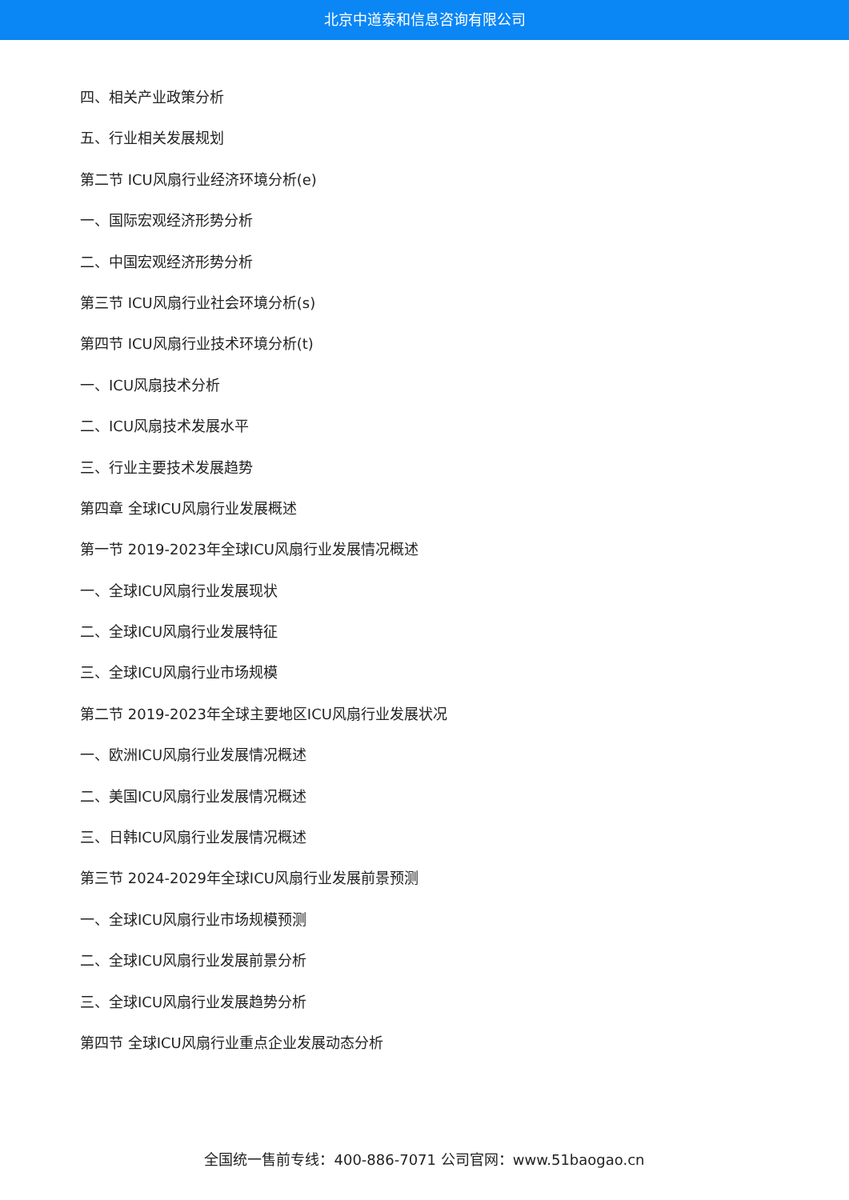北京中道泰和信息咨询有限公司
四、相关产业政策分析
五、行业相关发展规划
第二节 ICU风扇行业经济环境分析(e)
一、国际宏观经济形势分析
二、中国宏观经济形势分析
第三节 ICU风扇行业社会环境分析(s)
第四节 ICU风扇行业技术环境分析(t)
一、ICU风扇技术分析
二、ICU风扇技术发展水平
三、行业主要技术发展趋势
第四章 全球ICU风扇行业发展概述
第一节 2019-2023年全球ICU风扇行业发展情况概述
一、全球ICU风扇行业发展现状
二、全球ICU风扇行业发展特征
三、全球ICU风扇行业市场规模
第二节 2019-2023年全球主要地区ICU风扇行业发展状况
一、欧洲ICU风扇行业发展情况概述
二、美国ICU风扇行业发展情况概述
三、日韩ICU风扇行业发展情况概述
第三节 2024-2029年全球ICU风扇行业发展前景预测
一、全球ICU风扇行业市场规模预测
二、全球ICU风扇行业发展前景分析
三、全球ICU风扇行业发展趋势分析
第四节 全球ICU风扇行业重点企业发展动态分析
全国统一售前专线：400-886-7071 公司官网：www.51baogao.cn